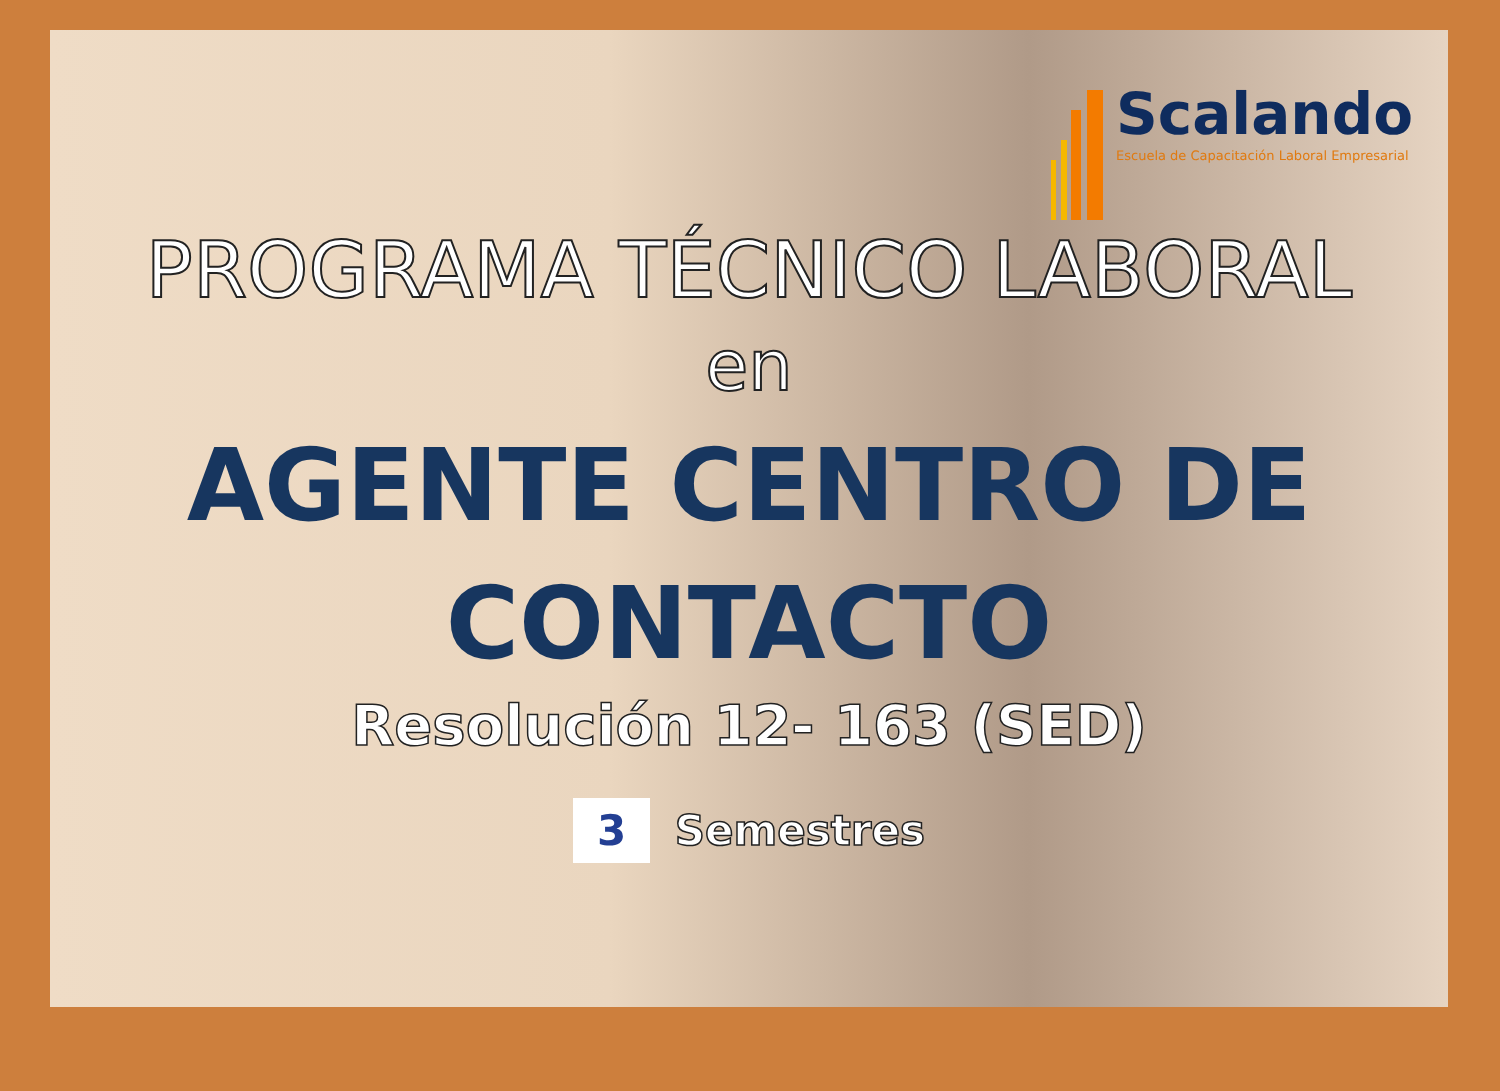Scalando
Escuela de Capacitación Laboral Empresarial
PROGRAMA TÉCNICO LABORAL
en
AGENTE CENTRO DE
CONTACTO
Resolución 12- 163 (SED)
3 Semestres